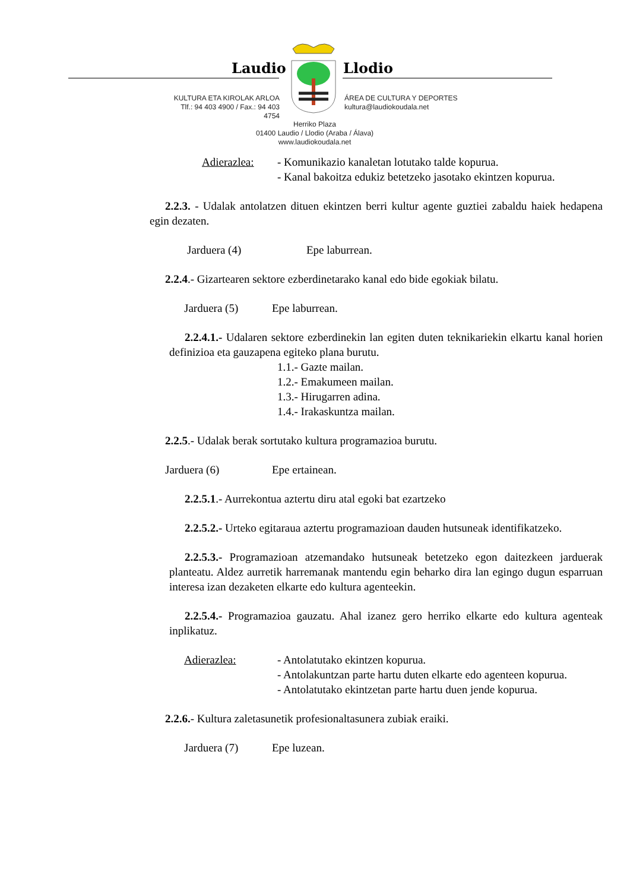Laudio Llodio
KULTURA ETA KIROLAK ARLOA
Tlf.: 94 403 4900 / Fax.: 94 403 4754
ÁREA DE CULTURA Y DEPORTES
kultura@laudiokoudala.net
Herriko Plaza
01400 Laudio / Llodio (Araba / Álava)
www.laudiokoudala.net
Adierazlea: - Komunikazio kanaletan lotutako talde kopurua.
- Kanal bakoitza edukiz betetzeko jasotako ekintzen kopurua.
2.2.3. - Udalak antolatzen dituen ekintzen berri kultur agente guztiei zabaldu haiek hedapena egin dezaten.
Jarduera (4) Epe laburrean.
2.2.4.- Gizartearen sektore ezberdinetarako kanal edo bide egokiak bilatu.
Jarduera (5) Epe laburrean.
2.2.4.1.- Udalaren sektore ezberdinekin lan egiten duten teknikariekin elkartu kanal horien definizioa eta gauzapena egiteko plana burutu.
1.1.- Gazte mailan.
1.2.- Emakumeen mailan.
1.3.- Hirugarren adina.
1.4.- Irakaskuntza mailan.
2.2.5.- Udalak berak sortutako kultura programazioa burutu.
Jarduera (6) Epe ertainean.
2.2.5.1.- Aurrekontua aztertu diru atal egoki bat ezartzeko
2.2.5.2.- Urteko egitaraua aztertu programazioan dauden hutsuneak identifikatzeko.
2.2.5.3.- Programazioan atzemandako hutsuneak betetzeko egon daitezkeen jarduerak planteatu. Aldez aurretik harremanak mantendu egin beharko dira lan egingo dugun esparruan interesa izan dezaketen elkarte edo kultura agenteekin.
2.2.5.4.- Programazioa gauzatu. Ahal izanez gero herriko elkarte edo kultura agenteak inplikatuz.
Adierazlea: - Antolatutako ekintzen kopurua.
- Antolakuntzan parte hartu duten elkarte edo agenteen kopurua.
- Antolatutako ekintzetan parte hartu duen jende kopurua.
2.2.6.- Kultura zaletasunetik profesionaltasunera zubiak eraiki.
Jarduera (7) Epe luzean.